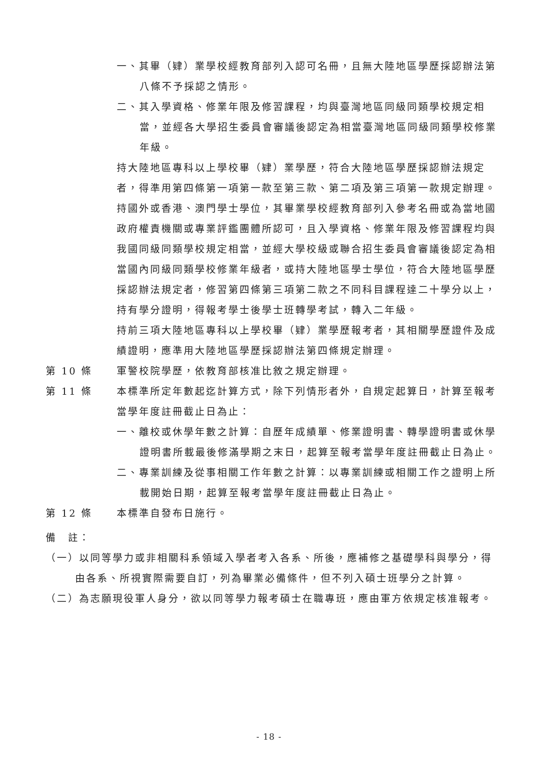一、其畢（肄）業學校經教育部列入認可名冊，且無大陸地區學歷採認辦法第八條不予採認之情形。
二、其入學資格、修業年限及修習課程，均與臺灣地區同級同類學校規定相當，並經各大學招生委員會審議後認定為相當臺灣地區同級同類學校修業年級。
持大陸地區專科以上學校畢（肄）業學歷，符合大陸地區學歷採認辦法規定者，得準用第四條第一項第一款至第三款、第二項及第三項第一款規定辦理。
持國外或香港、澳門學士學位，其畢業學校經教育部列入參考名冊或為當地國政府權責機關或專業評鑑團體所認可，且入學資格、修業年限及修習課程均與我國同級同類學校規定相當，並經大學校級或聯合招生委員會審議後認定為相當國內同級同類學校修業年級者，或持大陸地區學士學位，符合大陸地區學歷採認辦法規定者，修習第四條第三項第二款之不同科目課程達二十學分以上，持有學分證明，得報考學士後學士班轉學考試，轉入二年級。
持前三項大陸地區專科以上學校畢（肄）業學歷報考者，其相關學歷證件及成績證明，應準用大陸地區學歷採認辦法第四條規定辦理。
第 10 條 軍警校院學歷，依教育部核准比敘之規定辦理。
第 11 條 本標準所定年數起迄計算方式，除下列情形者外，自規定起算日，計算至報考當學年度註冊截止日為止：
一、離校或休學年數之計算：自歷年成績單、修業證明書、轉學證明書或休學證明書所載最後修滿學期之末日，起算至報考當學年度註冊截止日為止。
二、專業訓練及從事相關工作年數之計算：以專業訓練或相關工作之證明上所載開始日期，起算至報考當學年度註冊截止日為止。
第 12 條 本標準自發布日施行。
備　註：
（一）以同等學力或非相關科系領域入學者考入各系、所後，應補修之基礎學科與學分，得由各系、所視實際需要自訂，列為畢業必備條件，但不列入碩士班學分之計算。
（二）為志願現役軍人身分，欲以同等學力報考碩士在職專班，應由軍方依規定核准報考。
- 18 -